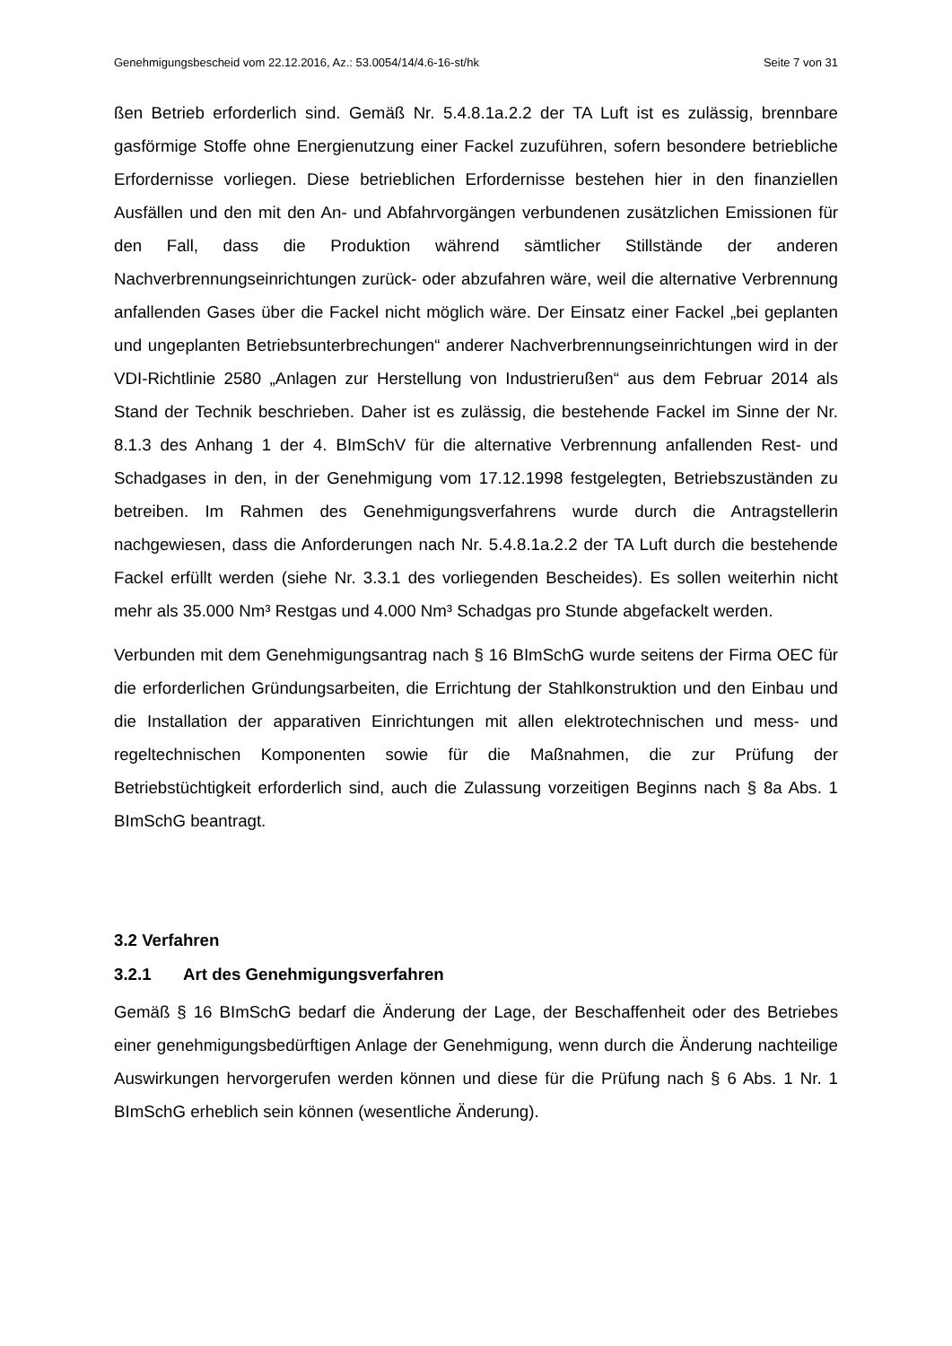Genehmigungsbescheid vom 22.12.2016, Az.: 53.0054/14/4.6-16-st/hk Seite 7 von 31
ßen Betrieb erforderlich sind. Gemäß Nr. 5.4.8.1a.2.2 der TA Luft ist es zulässig, brennbare gasförmige Stoffe ohne Energienutzung einer Fackel zuzuführen, sofern besondere betriebliche Erfordernisse vorliegen. Diese betrieblichen Erfordernisse bestehen hier in den finanziellen Ausfällen und den mit den An- und Abfahrvorgängen verbundenen zusätzlichen Emissionen für den Fall, dass die Produktion während sämtlicher Stillstände der anderen Nachverbrennungseinrichtungen zurück- oder abzufahren wäre, weil die alternative Verbrennung anfallenden Gases über die Fackel nicht möglich wäre. Der Einsatz einer Fackel „bei geplanten und ungeplanten Betriebsunterbrechungen“ anderer Nachverbrennungseinrichtungen wird in der VDI-Richtlinie 2580 „Anlagen zur Herstellung von Industrierußen“ aus dem Februar 2014 als Stand der Technik beschrieben. Daher ist es zulässig, die bestehende Fackel im Sinne der Nr. 8.1.3 des Anhang 1 der 4. BImSchV für die alternative Verbrennung anfallenden Rest- und Schadgases in den, in der Genehmigung vom 17.12.1998 festgelegten, Betriebszuständen zu betreiben. Im Rahmen des Genehmigungsverfahrens wurde durch die Antragstellerin nachgewiesen, dass die Anforderungen nach Nr. 5.4.8.1a.2.2 der TA Luft durch die bestehende Fackel erfüllt werden (siehe Nr. 3.3.1 des vorliegenden Bescheides). Es sollen weiterhin nicht mehr als 35.000 Nm³ Restgas und 4.000 Nm³ Schadgas pro Stunde abgefackelt werden.
Verbunden mit dem Genehmigungsantrag nach § 16 BImSchG wurde seitens der Firma OEC für die erforderlichen Gründungsarbeiten, die Errichtung der Stahlkonstruktion und den Einbau und die Installation der apparativen Einrichtungen mit allen elektrotechnischen und mess- und regeltechnischen Komponenten sowie für die Maßnahmen, die zur Prüfung der Betriebstüchtigkeit erforderlich sind, auch die Zulassung vorzeitigen Beginns nach § 8a Abs. 1 BImSchG beantragt.
3.2 Verfahren
3.2.1 Art des Genehmigungsverfahren
Gemäß § 16 BImSchG bedarf die Änderung der Lage, der Beschaffenheit oder des Betriebes einer genehmigungsbedürftigen Anlage der Genehmigung, wenn durch die Änderung nachteilige Auswirkungen hervorgerufen werden können und diese für die Prüfung nach § 6 Abs. 1 Nr. 1 BImSchG erheblich sein können (wesentliche Änderung).